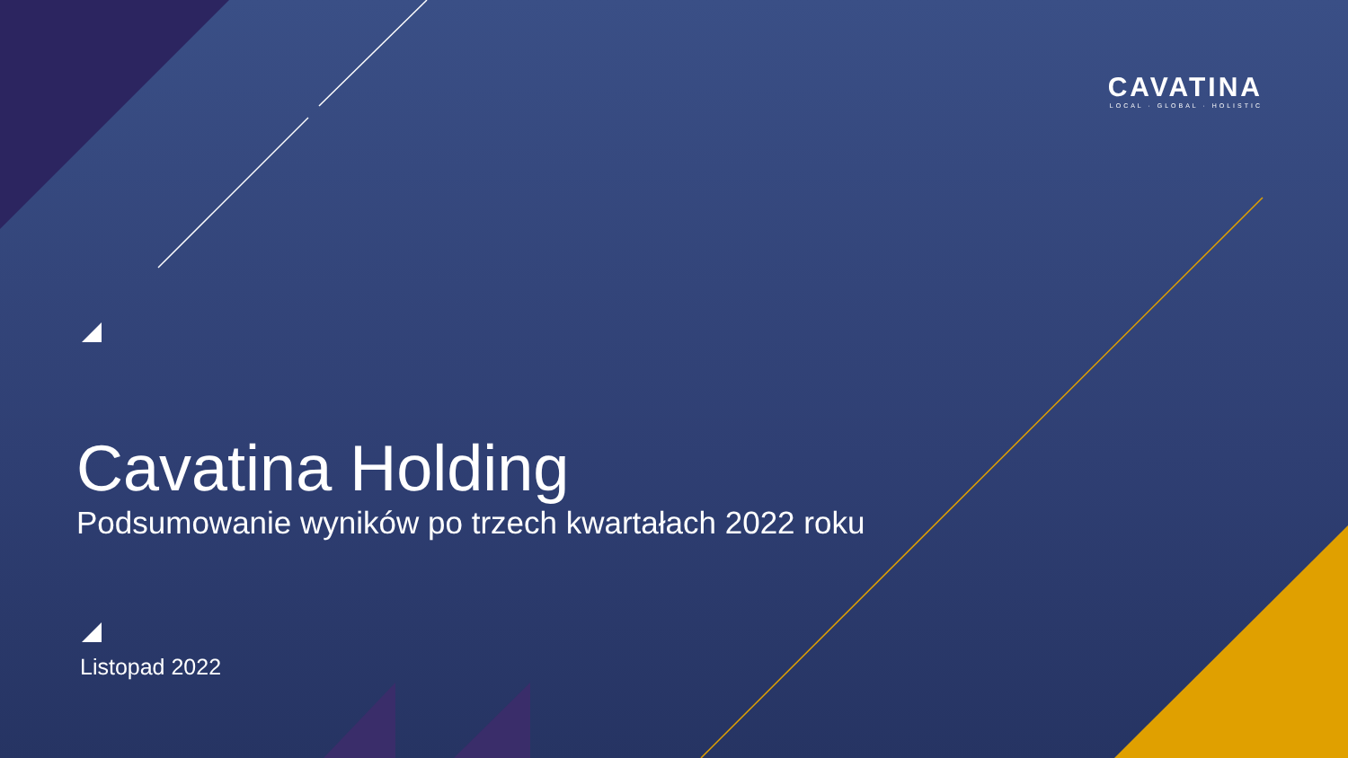CAVATINA
LOCAL · GLOBAL · HOLISTIC
Cavatina Holding
Podsumowanie wyników po trzech kwartałach 2022 roku
Listopad 2022